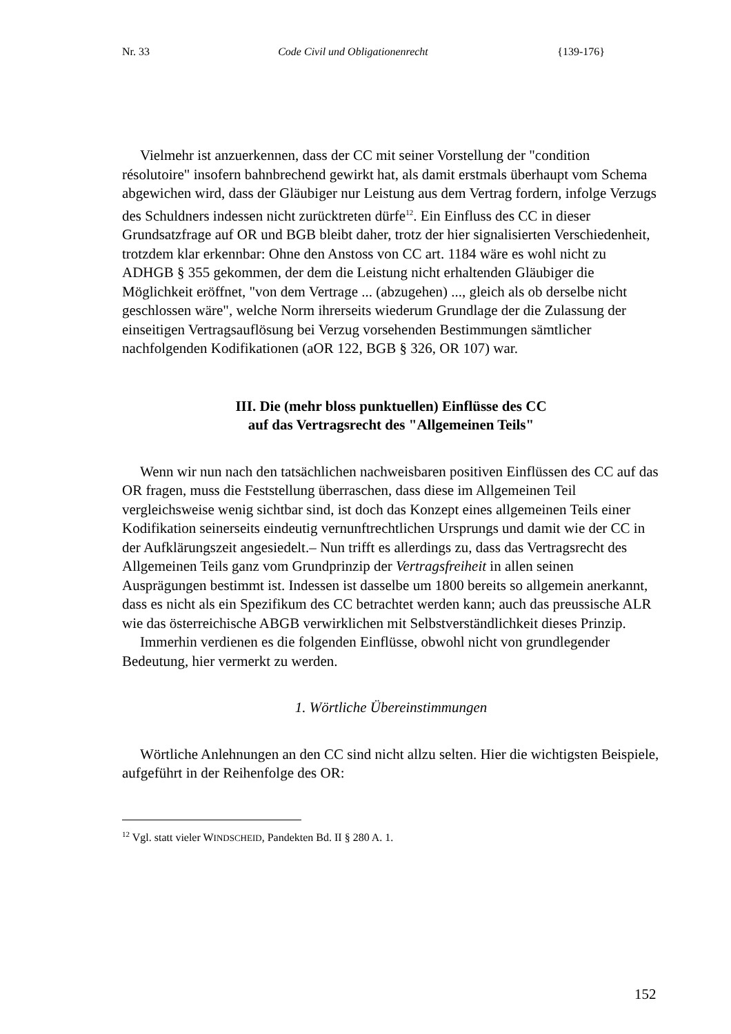Nr. 33 Code Civil und Obligationenrecht {139-176}
Vielmehr ist anzuerkennen, dass der CC mit seiner Vorstellung der "condition résolutoire" insofern bahnbrechend gewirkt hat, als damit erstmals überhaupt vom Schema abgewichen wird, dass der Gläubiger nur Leistung aus dem Vertrag fordern, infolge Verzugs des Schuldners indessen nicht zurücktreten dürfe<sup>12</sup>. Ein Einfluss des CC in dieser Grundsatzfrage auf OR und BGB bleibt daher, trotz der hier signalisierten Verschiedenheit, trotzdem klar erkennbar: Ohne den Anstoss von CC art. 1184 wäre es wohl nicht zu ADHGB § 355 gekommen, der dem die Leistung nicht erhaltenden Gläubiger die Möglichkeit eröffnet, "von dem Vertrage ... (abzugehen) ..., gleich als ob derselbe nicht geschlossen wäre", welche Norm ihrerseits wiederum Grundlage der die Zulassung der einseitigen Vertragsauflösung bei Verzug vorsehenden Bestimmungen sämtlicher nachfolgenden Kodifikationen (aOR 122, BGB § 326, OR 107) war.
III. Die (mehr bloss punktuellen) Einflüsse des CC
auf das Vertragsrecht des "Allgemeinen Teils"
Wenn wir nun nach den tatsächlichen nachweisbaren positiven Einflüssen des CC auf das OR fragen, muss die Feststellung überraschen, dass diese im Allgemeinen Teil vergleichsweise wenig sichtbar sind, ist doch das Konzept eines allgemeinen Teils einer Kodifikation seinerseits eindeutig vernunftrechtlichen Ursprungs und damit wie der CC in der Aufklärungszeit angesiedelt.– Nun trifft es allerdings zu, dass das Vertragsrecht des Allgemeinen Teils ganz vom Grundprinzip der Vertragsfreiheit in allen seinen Ausprägungen bestimmt ist. Indessen ist dasselbe um 1800 bereits so allgemein anerkannt, dass es nicht als ein Spezifikum des CC betrachtet werden kann; auch das preussische ALR wie das österreichische ABGB verwirklichen mit Selbstverständlichkeit dieses Prinzip.
Immerhin verdienen es die folgenden Einflüsse, obwohl nicht von grundlegender Bedeutung, hier vermerkt zu werden.
1. Wörtliche Übereinstimmungen
Wörtliche Anlehnungen an den CC sind nicht allzu selten. Hier die wichtigsten Beispiele, aufgeführt in der Reihenfolge des OR:
<sup>12</sup> Vgl. statt vieler WINDSCHEID, Pandekten Bd. II § 280 A. 1.
152